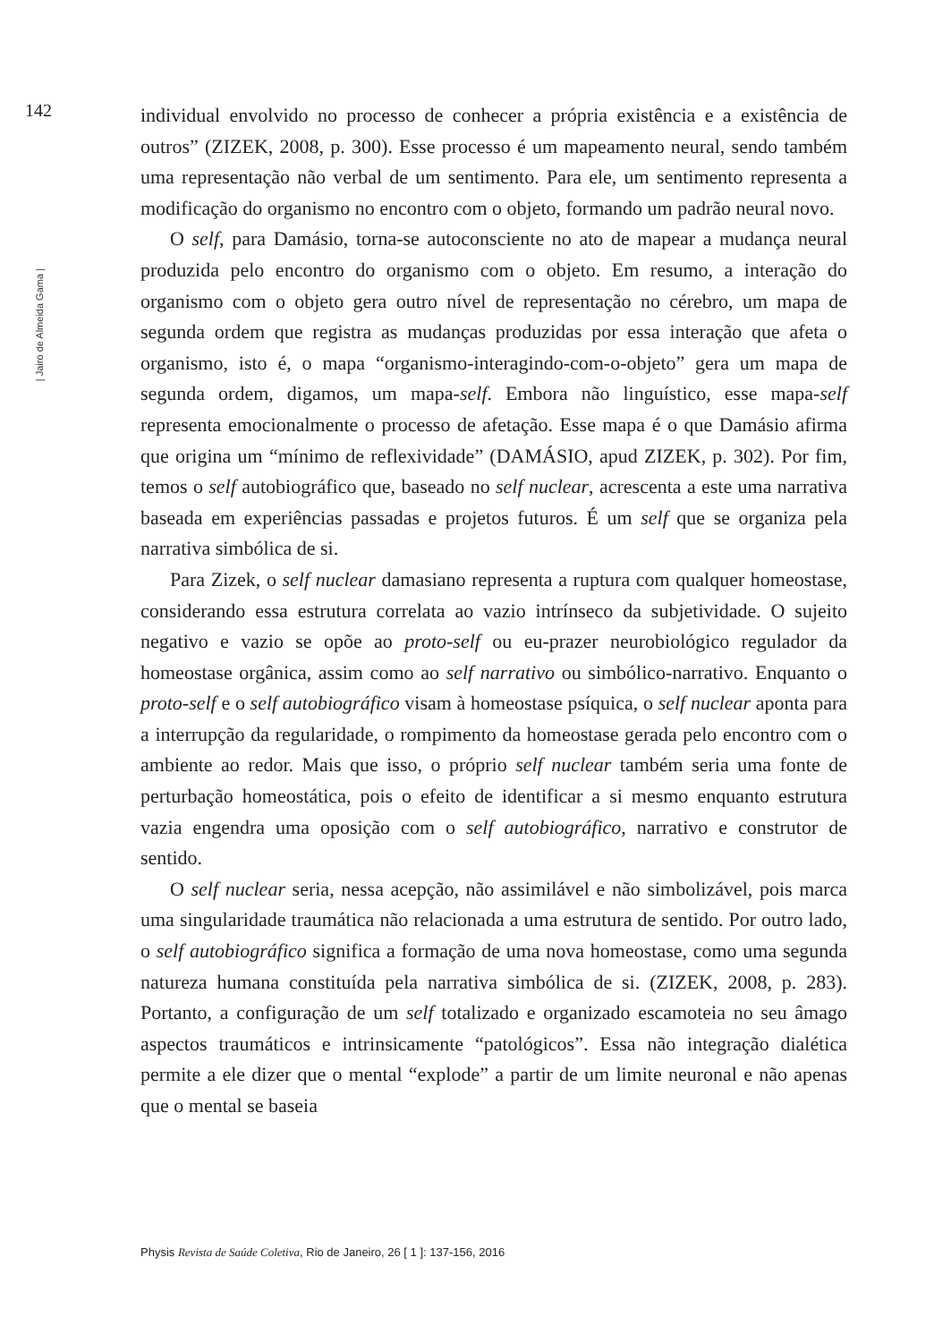142
| Jairo de Almeida Gama |
individual envolvido no processo de conhecer a própria existência e a existência de outros” (ZIZEK, 2008, p. 300). Esse processo é um mapeamento neural, sendo também uma representação não verbal de um sentimento. Para ele, um sentimento representa a modificação do organismo no encontro com o objeto, formando um padrão neural novo.
O self, para Damásio, torna-se autoconsciente no ato de mapear a mudança neural produzida pelo encontro do organismo com o objeto. Em resumo, a interação do organismo com o objeto gera outro nível de representação no cérebro, um mapa de segunda ordem que registra as mudanças produzidas por essa interação que afeta o organismo, isto é, o mapa “organismo-interagindo-com-o-objeto” gera um mapa de segunda ordem, digamos, um mapa-self. Embora não linguístico, esse mapa-self representa emocionalmente o processo de afetação. Esse mapa é o que Damásio afirma que origina um “mínimo de reflexividade” (DAMÁSIO, apud ZIZEK, p. 302). Por fim, temos o self autobiográfico que, baseado no self nuclear, acrescenta a este uma narrativa baseada em experiências passadas e projetos futuros. É um self que se organiza pela narrativa simbólica de si.
Para Zizek, o self nuclear damasiano representa a ruptura com qualquer homeostase, considerando essa estrutura correlata ao vazio intrínseco da subjetividade. O sujeito negativo e vazio se opõe ao proto-self ou eu-prazer neurobiológico regulador da homeostase orgânica, assim como ao self narrativo ou simbólico-narrativo. Enquanto o proto-self e o self autobiográfico visam à homeostase psíquica, o self nuclear aponta para a interrupção da regularidade, o rompimento da homeostase gerada pelo encontro com o ambiente ao redor. Mais que isso, o próprio self nuclear também seria uma fonte de perturbação homeostática, pois o efeito de identificar a si mesmo enquanto estrutura vazia engendra uma oposição com o self autobiográfico, narrativo e construtor de sentido.
O self nuclear seria, nessa acepção, não assimilável e não simbolizável, pois marca uma singularidade traumática não relacionada a uma estrutura de sentido. Por outro lado, o self autobiográfico significa a formação de uma nova homeostase, como uma segunda natureza humana constituída pela narrativa simbólica de si. (ZIZEK, 2008, p. 283). Portanto, a configuração de um self totalizado e organizado escamoteia no seu âmago aspectos traumáticos e intrinsicamente “patológicos”. Essa não integração dialética permite a ele dizer que o mental “explode” a partir de um limite neuronal e não apenas que o mental se baseia
Physis Revista de Saúde Coletiva, Rio de Janeiro, 26 [ 1 ]: 137-156, 2016